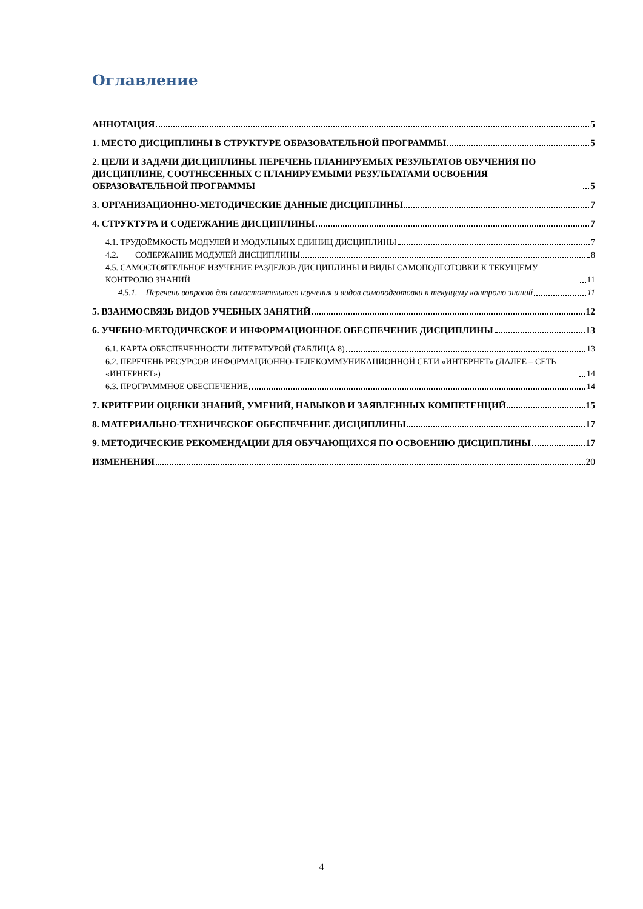Оглавление
АННОТАЦИЯ 5
1. МЕСТО ДИСЦИПЛИНЫ В СТРУКТУРЕ ОБРАЗОВАТЕЛЬНОЙ ПРОГРАММЫ 5
2. ЦЕЛИ И ЗАДАЧИ ДИСЦИПЛИНЫ. ПЕРЕЧЕНЬ ПЛАНИРУЕМЫХ РЕЗУЛЬТАТОВ ОБУЧЕНИЯ ПО ДИСЦИПЛИНЕ, СООТНЕСЕННЫХ С ПЛАНИРУЕМЫМИ РЕЗУЛЬТАТАМИ ОСВОЕНИЯ ОБРАЗОВАТЕЛЬНОЙ ПРОГРАММЫ 5
3. ОРГАНИЗАЦИОННО-МЕТОДИЧЕСКИЕ ДАННЫЕ ДИСЦИПЛИНЫ 7
4. СТРУКТУРА И СОДЕРЖАНИЕ ДИСЦИПЛИНЫ 7
4.1. ТРУДОЁМКОСТЬ МОДУЛЕЙ И МОДУЛЬНЫХ ЕДИНИЦ ДИСЦИПЛИНЫ 7
4.2. СОДЕРЖАНИЕ МОДУЛЕЙ ДИСЦИПЛИНЫ 8
4.5. САМОСТОЯТЕЛЬНОЕ ИЗУЧЕНИЕ РАЗДЕЛОВ ДИСЦИПЛИНЫ И ВИДЫ САМОПОДГОТОВКИ К ТЕКУЩЕМУ КОНТРОЛЮ ЗНАНИЙ 11
4.5.1. Перечень вопросов для самостоятельного изучения и видов самоподготовки к текущему контролю знаний 11
5. ВЗАИМОСВЯЗЬ ВИДОВ УЧЕБНЫХ ЗАНЯТИЙ 12
6. УЧЕБНО-МЕТОДИЧЕСКОЕ И ИНФОРМАЦИОННОЕ ОБЕСПЕЧЕНИЕ ДИСЦИПЛИНЫ 13
6.1. КАРТА ОБЕСПЕЧЕННОСТИ ЛИТЕРАТУРОЙ (ТАБЛИЦА 8) 13
6.2. ПЕРЕЧЕНЬ РЕСУРСОВ ИНФОРМАЦИОННО-ТЕЛЕКОММУНИКАЦИОННОЙ СЕТИ «ИНТЕРНЕТ» (ДАЛЕЕ – СЕТЬ «ИНТЕРНЕТ») 14
6.3. ПРОГРАММНОЕ ОБЕСПЕЧЕНИЕ 14
7. КРИТЕРИИ ОЦЕНКИ ЗНАНИЙ, УМЕНИЙ, НАВЫКОВ И ЗАЯВЛЕННЫХ КОМПЕТЕНЦИЙ 15
8. МАТЕРИАЛЬНО-ТЕХНИЧЕСКОЕ ОБЕСПЕЧЕНИЕ ДИСЦИПЛИНЫ 17
9. МЕТОДИЧЕСКИЕ РЕКОМЕНДАЦИИ ДЛЯ ОБУЧАЮЩИХСЯ ПО ОСВОЕНИЮ ДИСЦИПЛИНЫ 17
ИЗМЕНЕНИЯ 20
4